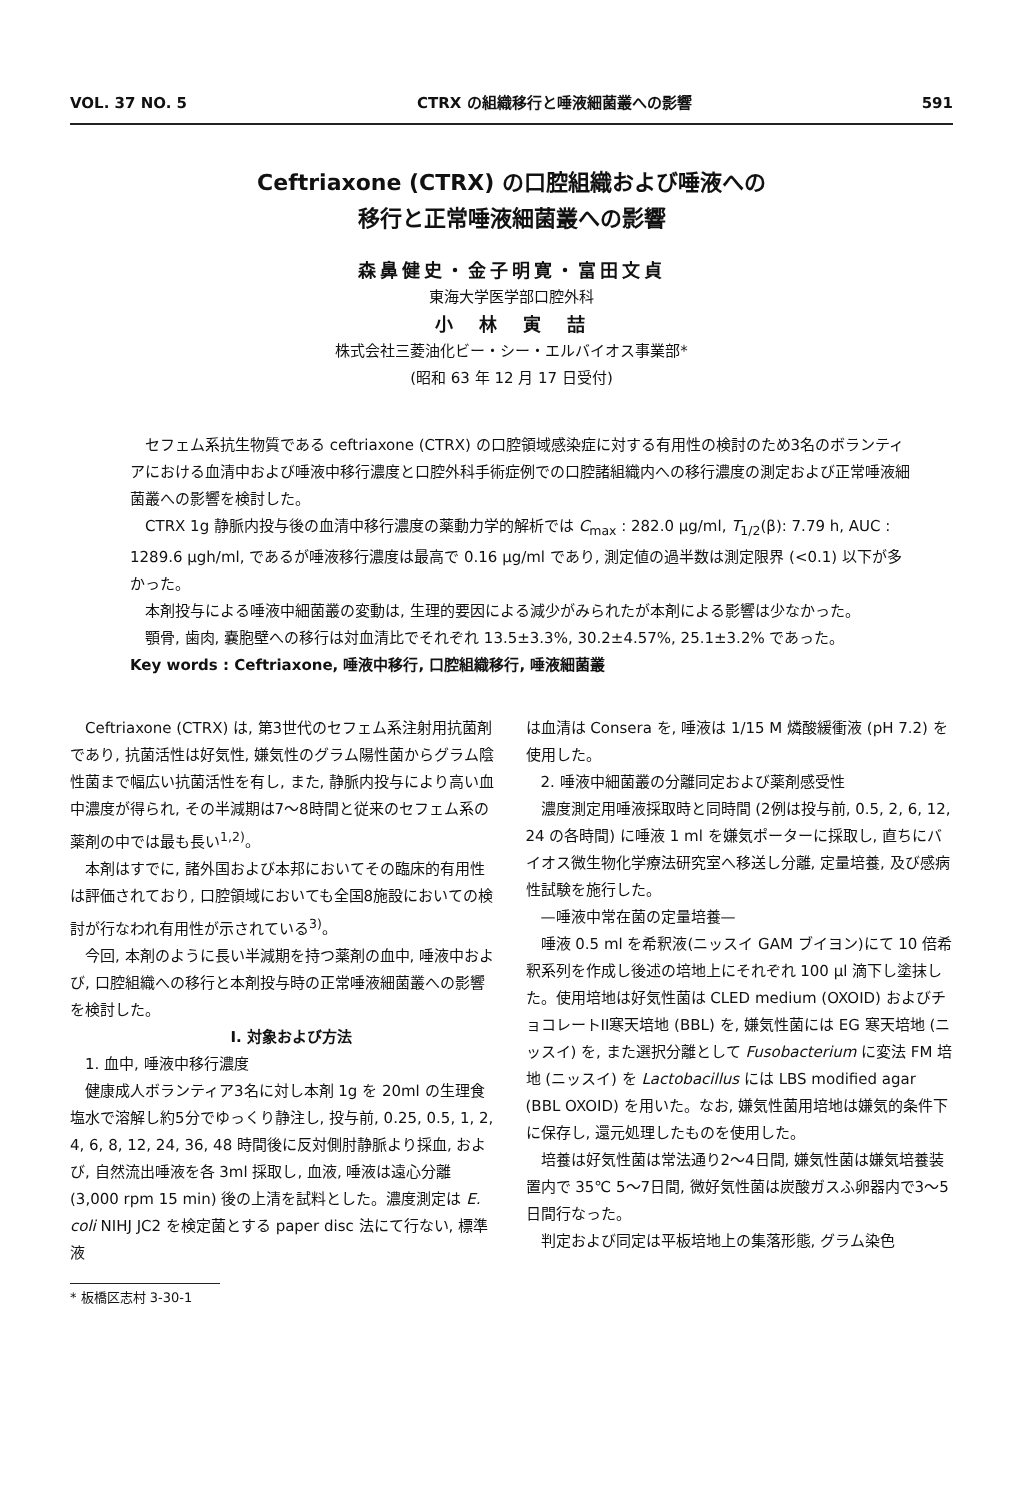VOL. 37 NO. 5 CTRX の組織移行と唾液細菌叢への影響 591
Ceftriaxone (CTRX) の口腔組織および唾液への
移行と正常唾液細菌叢への影響
森鼻健史・金子明寛・富田文貞
東海大学医学部口腔外科
小　林　寅　喆
株式会社三菱油化ビー・シー・エルバイオス事業部*
(昭和 63 年 12 月 17 日受付)
セフェム系抗生物質である ceftriaxone (CTRX) の口腔領域感染症に対する有用性の検討のため3名のボランティアにおける血清中および唾液中移行濃度と口腔外科手術症例での口腔諸組織内への移行濃度の測定および正常唾液細菌叢への影響を検討した。
CTRX 1g 静脈内投与後の血清中移行濃度の薬動力学的解析では C<sub>max</sub> : 282.0 μg/ml, T<sub>1/2</sub>(β): 7.79 h, AUC : 1289.6 μgh/ml, であるが唾液移行濃度は最高で 0.16 μg/ml であり, 測定値の過半数は測定限界 (<0.1) 以下が多かった。
本剤投与による唾液中細菌叢の変動は, 生理的要因による減少がみられたが本剤による影響は少なかった。
顎骨, 歯肉, 嚢胞壁への移行は対血清比でそれぞれ 13.5±3.3%, 30.2±4.57%, 25.1±3.2% であった。
Key words : Ceftriaxone, 唾液中移行, 口腔組織移行, 唾液細菌叢
Ceftriaxone (CTRX) は, 第3世代のセフェム系注射用抗菌剤であり, 抗菌活性は好気性, 嫌気性のグラム陽性菌からグラム陰性菌まで幅広い抗菌活性を有し, また, 静脈内投与により高い血中濃度が得られ, その半減期は7～8時間と従来のセフェム系の薬剤の中では最も長い<sup>1,2)</sup>。
本剤はすでに, 諸外国および本邦においてその臨床的有用性は評価されており, 口腔領域においても全国8施設においての検討が行なわれ有用性が示されている<sup>3)</sup>。
今回, 本剤のように長い半減期を持つ薬剤の血中, 唾液中および, 口腔組織への移行と本剤投与時の正常唾液細菌叢への影響を検討した。
I. 対象および方法
1. 血中, 唾液中移行濃度
健康成人ボランティア3名に対し本剤 1g を 20ml の生理食塩水で溶解し約5分でゆっくり静注し, 投与前, 0.25, 0.5, 1, 2, 4, 6, 8, 12, 24, 36, 48 時間後に反対側肘静脈より採血, および, 自然流出唾液を各 3ml 採取し, 血液, 唾液は遠心分離 (3,000 rpm 15 min) 後の上清を試料とした。濃度測定は E. coli NIHJ JC2 を検定菌とする paper disc 法にて行ない, 標準液
は血清は Consera を, 唾液は 1/15 M 燐酸緩衝液 (pH 7.2) を使用した。
2. 唾液中細菌叢の分離同定および薬剤感受性
濃度測定用唾液採取時と同時間 (2例は投与前, 0.5, 2, 6, 12, 24 の各時間) に唾液 1 ml を嫌気ポーターに採取し, 直ちにバイオス微生物化学療法研究室へ移送し分離, 定量培養, 及び感病性試験を施行した。
—唾液中常在菌の定量培養—
唾液 0.5 ml を希釈液(ニッスイ GAM ブイヨン)にて 10 倍希釈系列を作成し後述の培地上にそれぞれ 100 μl 滴下し塗抹した。使用培地は好気性菌は CLED medium (OXOID) およびチョコレートII寒天培地 (BBL) を, 嫌気性菌には EG 寒天培地 (ニッスイ) を, また選択分離として Fusobacterium に変法 FM 培地 (ニッスイ) を Lactobacillus には LBS modified agar (BBL OXOID) を用いた。なお, 嫌気性菌用培地は嫌気的条件下に保存し, 還元処理したものを使用した。
培養は好気性菌は常法通り2～4日間, 嫌気性菌は嫌気培養装置内で 35℃ 5～7日間, 微好気性菌は炭酸ガスふ卵器内で3～5日間行なった。
判定および同定は平板培地上の集落形態, グラム染色
* 板橋区志村 3-30-1